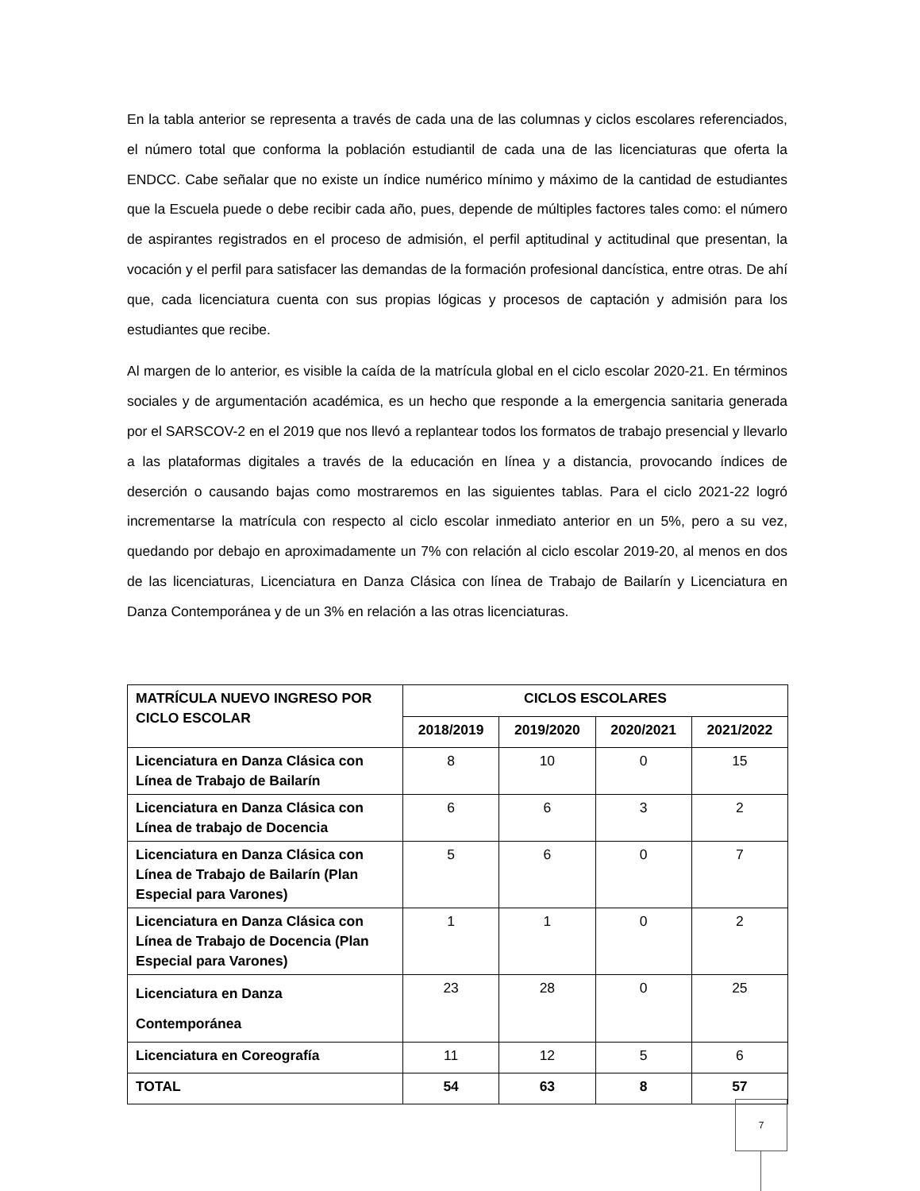En la tabla anterior se representa a través de cada una de las columnas y ciclos escolares referenciados, el número total que conforma la población estudiantil de cada una de las licenciaturas que oferta la ENDCC. Cabe señalar que no existe un índice numérico mínimo y máximo de la cantidad de estudiantes que la Escuela puede o debe recibir cada año, pues, depende de múltiples factores tales como: el número de aspirantes registrados en el proceso de admisión, el perfil aptitudinal y actitudinal que presentan, la vocación y el perfil para satisfacer las demandas de la formación profesional dancística, entre otras. De ahí que, cada licenciatura cuenta con sus propias lógicas y procesos de captación y admisión para los estudiantes que recibe.
Al margen de lo anterior, es visible la caída de la matrícula global en el ciclo escolar 2020-21. En términos sociales y de argumentación académica, es un hecho que responde a la emergencia sanitaria generada por el SARSCOV-2 en el 2019 que nos llevó a replantear todos los formatos de trabajo presencial y llevarlo a las plataformas digitales a través de la educación en línea y a distancia, provocando índices de deserción o causando bajas como mostraremos en las siguientes tablas. Para el ciclo 2021-22 logró incrementarse la matrícula con respecto al ciclo escolar inmediato anterior en un 5%, pero a su vez, quedando por debajo en aproximadamente un 7% con relación al ciclo escolar 2019-20, al menos en dos de las licenciaturas, Licenciatura en Danza Clásica con línea de Trabajo de Bailarín y Licenciatura en Danza Contemporánea y de un 3% en relación a las otras licenciaturas.
| MATRÍCULA NUEVO INGRESO POR CICLO ESCOLAR | CICLOS ESCOLARES | | | |
| --- | --- | --- | --- | --- |
| | 2018/2019 | 2019/2020 | 2020/2021 | 2021/2022 |
| Licenciatura en Danza Clásica con Línea de Trabajo de Bailarín | 8 | 10 | 0 | 15 |
| Licenciatura en Danza Clásica con Línea de trabajo de Docencia | 6 | 6 | 3 | 2 |
| Licenciatura en Danza Clásica con Línea de Trabajo de Bailarín (Plan Especial para Varones) | 5 | 6 | 0 | 7 |
| Licenciatura en Danza Clásica con Línea de Trabajo de Docencia (Plan Especial para Varones) | 1 | 1 | 0 | 2 |
| Licenciatura en Danza Contemporánea | 23 | 28 | 0 | 25 |
| Licenciatura en Coreografía | 11 | 12 | 5 | 6 |
| TOTAL | 54 | 63 | 8 | 57 |
7